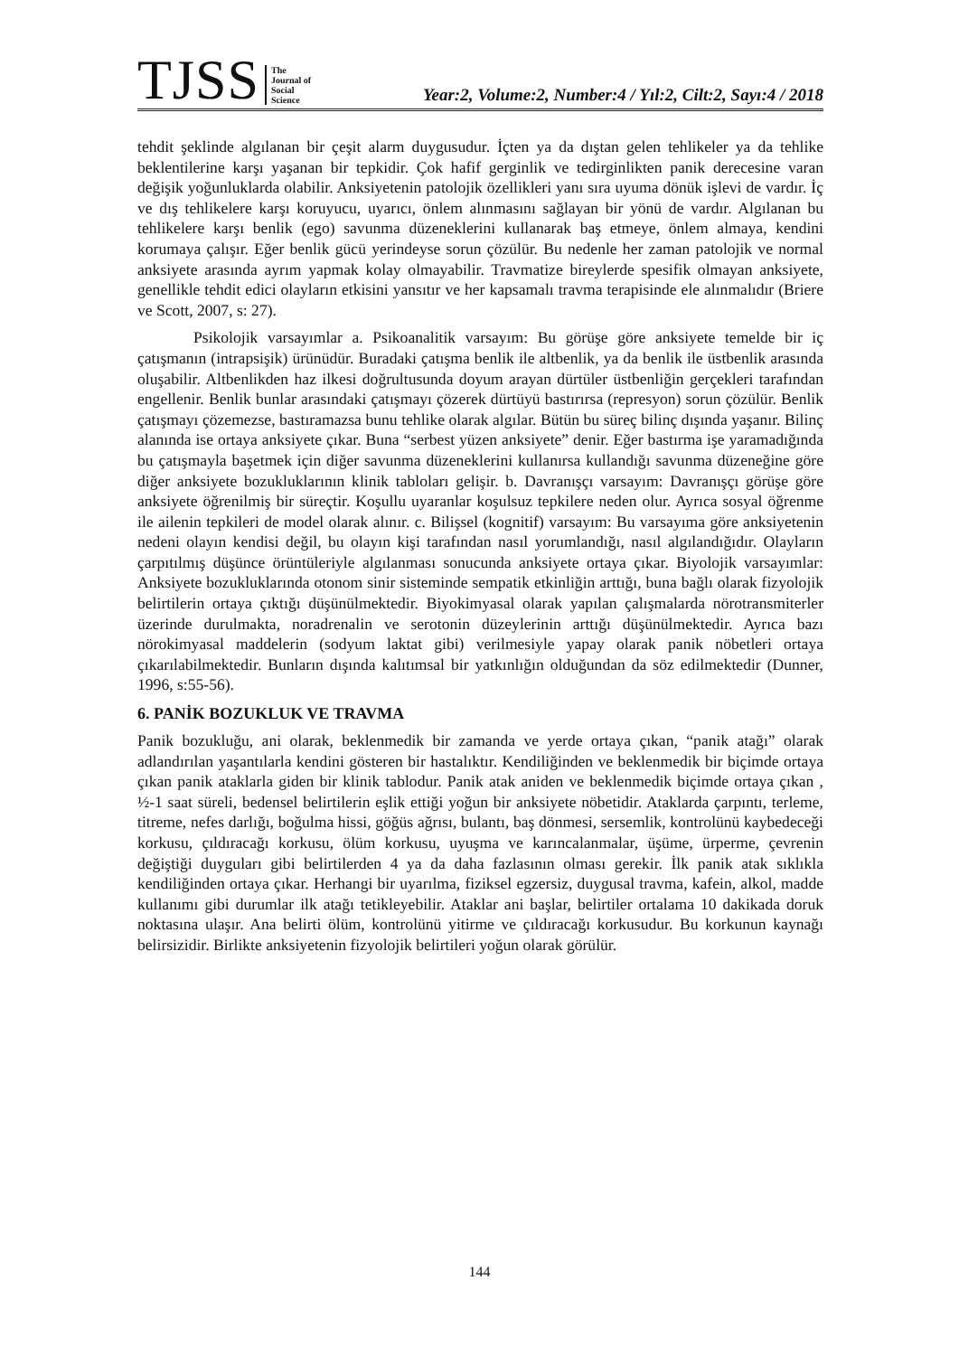TJSS
The
Journal of
Social
Science
Year:2, Volume:2, Number:4 / Yıl:2, Cilt:2, Sayı:4 / 2018
tehdit şeklinde algılanan bir çeşit alarm duygusudur. İçten ya da dıştan gelen tehlikeler ya da tehlike beklentilerine karşı yaşanan bir tepkidir. Çok hafif gerginlik ve tedirginlikten panik derecesine varan değişik yoğunluklarda olabilir. Anksiyetenin patolojik özellikleri yanı sıra uyuma dönük işlevi de vardır. İç ve dış tehlikelere karşı koruyucu, uyarıcı, önlem alınmasını sağlayan bir yönü de vardır. Algılanan bu tehlikelere karşı benlik (ego) savunma düzeneklerini kullanarak baş etmeye, önlem almaya, kendini korumaya çalışır. Eğer benlik gücü yerindeyse sorun çözülür. Bu nedenle her zaman patolojik ve normal anksiyete arasında ayrım yapmak kolay olmayabilir. Travmatize bireylerde spesifik olmayan anksiyete, genellikle tehdit edici olayların etkisini yansıtır ve her kapsamalı travma terapisinde ele alınmalıdır (Briere ve Scott, 2007, s: 27).
Psikolojik varsayımlar a. Psikoanalitik varsayım: Bu görüşe göre anksiyete temelde bir iç çatışmanın (intrapsişik) ürünüdür. Buradaki çatışma benlik ile altbenlik, ya da benlik ile üstbenlik arasında oluşabilir. Altbenlikden haz ilkesi doğrultusunda doyum arayan dürtüler üstbenliğin gerçekleri tarafından engellenir. Benlik bunlar arasındaki çatışmayı çözerek dürtüyü bastırırsa (represyon) sorun çözülür. Benlik çatışmayı çözemezse, bastıramazsa bunu tehlike olarak algılar. Bütün bu süreç bilinç dışında yaşanır. Bilinç alanında ise ortaya anksiyete çıkar. Buna “serbest yüzen anksiyete” denir. Eğer bastırma işe yaramadığında bu çatışmayla başetmek için diğer savunma düzeneklerini kullanırsa kullandığı savunma düzeneğine göre diğer anksiyete bozukluklarının klinik tabloları gelişir. b. Davranışçı varsayım: Davranışçı görüşe göre anksiyete öğrenilmiş bir süreçtir. Koşullu uyaranlar koşulsuz tepkilere neden olur. Ayrıca sosyal öğrenme ile ailenin tepkileri de model olarak alınır. c. Bilişsel (kognitif) varsayım: Bu varsayıma göre anksiyetenin nedeni olayın kendisi değil, bu olayın kişi tarafından nasıl yorumlandığı, nasıl algılandığıdır. Olayların çarpıtılmış düşünce örüntüleriyle algılanması sonucunda anksiyete ortaya çıkar. Biyolojik varsayımlar: Anksiyete bozukluklarında otonom sinir sisteminde sempatik etkinliğin arttığı, buna bağlı olarak fizyolojik belirtilerin ortaya çıktığı düşünülmektedir. Biyokimyasal olarak yapılan çalışmalarda nörotransmiterler üzerinde durulmakta, noradrenalin ve serotonin düzeylerinin arttığı düşünülmektedir. Ayrıca bazı nörokimyasal maddelerin (sodyum laktat gibi) verilmesiyle yapay olarak panik nöbetleri ortaya çıkarılabilmektedir. Bunların dışında kalıtımsal bir yatkınlığın olduğundan da söz edilmektedir (Dunner, 1996, s:55-56).
6. PANİK BOZUKLUK VE TRAVMA
Panik bozukluğu, ani olarak, beklenmedik bir zamanda ve yerde ortaya çıkan, “panik atağı” olarak adlandırılan yaşantılarla kendini gösteren bir hastalıktır. Kendiliğinden ve beklenmedik bir biçimde ortaya çıkan panik ataklarla giden bir klinik tablodur. Panik atak aniden ve beklenmedik biçimde ortaya çıkan , ½-1 saat süreli, bedensel belirtilerin eşlik ettiği yoğun bir anksiyete nöbetidir. Ataklarda çarpıntı, terleme, titreme, nefes darlığı, boğulma hissi, göğüs ağrısı, bulantı, baş dönmesi, sersemlik, kontrolünü kaybedeceği korkusu, çıldıracağı korkusu, ölüm korkusu, uyuşma ve karıncalanmalar, üşüme, ürperme, çevrenin değiştiği duyguları gibi belirtilerden 4 ya da daha fazlasının olması gerekir. İlk panik atak sıklıkla kendiliğinden ortaya çıkar. Herhangi bir uyarılma, fiziksel egzersiz, duygusal travma, kafein, alkol, madde kullanımı gibi durumlar ilk atağı tetikleyebilir. Ataklar ani başlar, belirtiler ortalama 10 dakikada doruk noktasına ulaşır. Ana belirti ölüm, kontrolünü yitirme ve çıldıracağı korkusudur. Bu korkunun kaynağı belirsizidir. Birlikte anksiyetenin fizyolojik belirtileri yoğun olarak görülür.
144